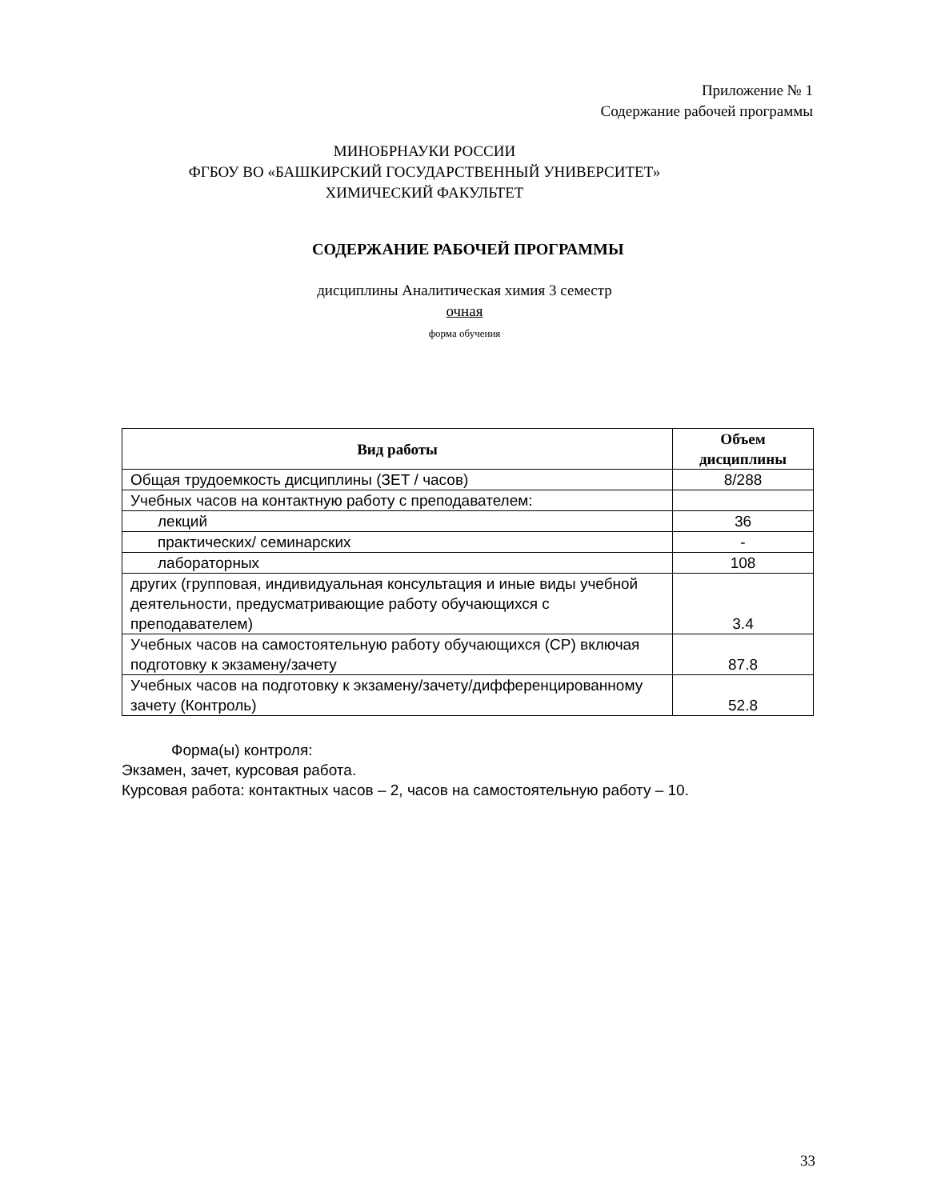Приложение № 1
Содержание рабочей программы
МИНОБРНАУКИ РОССИИ
ФГБОУ ВО «БАШКИРСКИЙ ГОСУДАРСТВЕННЫЙ УНИВЕРСИТЕТ»
ХИМИЧЕСКИЙ ФАКУЛЬТЕТ
СОДЕРЖАНИЕ РАБОЧЕЙ ПРОГРАММЫ
дисциплины Аналитическая химия 3 семестр
очная
форма обучения
| Вид работы | Объем дисциплины |
| --- | --- |
| Общая трудоемкость дисциплины (ЗЕТ / часов) | 8/288 |
| Учебных часов на контактную работу с преподавателем: | |
| лекций | 36 |
| практических/ семинарских | - |
| лабораторных | 108 |
| других (групповая, индивидуальная консультация и иные виды учебной деятельности, предусматривающие работу обучающихся с преподавателем) | 3.4 |
| Учебных часов на самостоятельную работу обучающихся (СР) включая подготовку к экзамену/зачету | 87.8 |
| Учебных часов на подготовку к экзамену/зачету/дифференцированному зачету (Контроль) | 52.8 |
Форма(ы) контроля:
Экзамен, зачет, курсовая работа.
Курсовая работа: контактных часов – 2, часов на самостоятельную работу – 10.
33